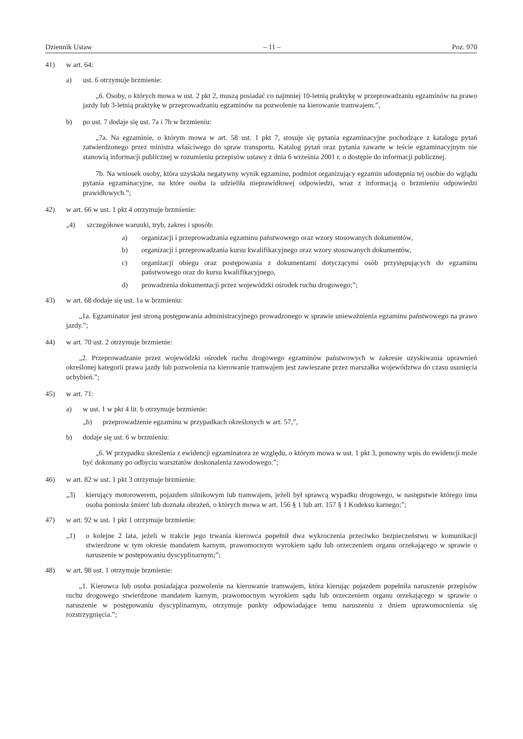Dziennik Ustaw – 11 – Poz. 970
41) w art. 64:
a) ust. 6 otrzymuje brzmienie:
„6. Osoby, o których mowa w ust. 2 pkt 2, muszą posiadać co najmniej 10-letnią praktykę w przeprowadzaniu egzaminów na prawo jazdy lub 3-letnią praktykę w przeprowadzaniu egzaminów na pozwolenie na kierowanie tramwajem.”,
b) po ust. 7 dodaje się ust. 7a i 7b w brzmieniu:
„7a. Na egzaminie, o którym mowa w art. 58 ust. 1 pkt 7, stosuje się pytania egzaminacyjne pochodzące z katalogu pytań zatwierdzonego przez ministra właściwego do spraw transportu. Katalog pytań oraz pytania zawarte w teście egzaminacyjnym nie stanowią informacji publicznej w rozumieniu przepisów ustawy z dnia 6 września 2001 r. o dostępie do informacji publicznej.
7b. Na wniosek osoby, która uzyskała negatywny wynik egzaminu, podmiot organizujący egzamin udostępnia tej osobie do wglądu pytania egzaminacyjne, na które osoba ta udzieliła nieprawidłowej odpowiedzi, wraz z informacją o brzmieniu odpowiedzi prawidłowych.”;
42) w art. 66 w ust. 1 pkt 4 otrzymuje brzmienie:
„4) szczegółowe warunki, tryb, zakres i sposób:
a) organizacji i przeprowadzania egzaminu państwowego oraz wzory stosowanych dokumentów,
b) organizacji i przeprowadzania kursu kwalifikacyjnego oraz wzory stosowanych dokumentów,
c) organizacji obiegu oraz postępowania z dokumentami dotyczącymi osób przystępujących do egzaminu państwowego oraz do kursu kwalifikacyjnego,
d) prowadzenia dokumentacji przez wojewódzki ośrodek ruchu drogowego;”;
43) w art. 68 dodaje się ust. 1a w brzmieniu:
„1a. Egzaminator jest stroną postępowania administracyjnego prowadzonego w sprawie unieważnienia egzaminu państwowego na prawo jazdy.”;
44) w art. 70 ust. 2 otrzymuje brzmienie:
„2. Przeprowadzanie przez wojewódzki ośrodek ruchu drogowego egzaminów państwowych w zakresie uzyskiwania uprawnień określonej kategorii prawa jazdy lub pozwolenia na kierowanie tramwajem jest zawieszane przez marszałka województwa do czasu usunięcia uchybień.”;
45) w art. 71:
a) w ust. 1 w pkt 4 lit. b otrzymuje brzmienie:
„b) przeprowadzenie egzaminu w przypadkach określonych w art. 57,”,
b) dodaje się ust. 6 w brzmieniu:
„6. W przypadku skreślenia z ewidencji egzaminatora ze względu, o którym mowa w ust. 1 pkt 3, ponowny wpis do ewidencji może być dokonany po odbyciu warsztatów doskonalenia zawodowego.”;
46) w art. 82 w ust. 1 pkt 3 otrzymuje brzmienie:
„3) kierujący motorowerem, pojazdem silnikowym lub tramwajem, jeżeli był sprawcą wypadku drogowego, w następstwie którego inna osoba poniosła śmierć lub doznała obrażeń, o których mowa w art. 156 § 1 lub art. 157 § 1 Kodeksu karnego;”;
47) w art. 92 w ust. 1 pkt 1 otrzymuje brzmienie:
„1) o kolejne 2 lata, jeżeli w trakcie jego trwania kierowca popełnił dwa wykroczenia przeciwko bezpieczeństwu w komunikacji stwierdzone w tym okresie mandatem karnym, prawomocnym wyrokiem sądu lub orzeczeniem organu orzekającego w sprawie o naruszenie w postępowaniu dyscyplinarnym;”;
48) w art. 98 ust. 1 otrzymuje brzmienie:
„1. Kierowca lub osoba posiadająca pozwolenie na kierowanie tramwajem, która kierując pojazdem popełniła naruszenie przepisów ruchu drogowego stwierdzone mandatem karnym, prawomocnym wyrokiem sądu lub orzeczeniem organu orzekającego w sprawie o naruszenie w postępowaniu dyscyplinarnym, otrzymuje punkty odpowiadające temu naruszeniu z dniem uprawomocnienia się rozstrzygnięcia.”;